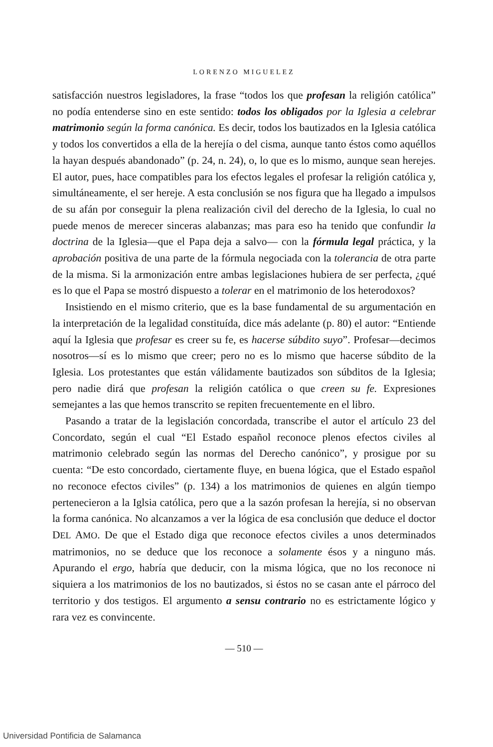LORENZO MIGUELEZ
satisfacción nuestros legisladores, la frase “todos los que profesan la religión católica” no podía entenderse sino en este sentido: todos los obligados por la Iglesia a celebrar matrimonio según la forma canónica. Es decir, todos los bautizados en la Iglesia católica y todos los convertidos a ella de la herejía o del cisma, aunque tanto éstos como aquéllos la hayan después abandonado” (p. 24, n. 24), o, lo que es lo mismo, aunque sean herejes. El autor, pues, hace compatibles para los efectos legales el profesar la religión católica y, simultáneamente, el ser hereje. A esta conclusión se nos figura que ha llegado a impulsos de su afán por conseguir la plena realización civil del derecho de la Iglesia, lo cual no puede menos de merecer sinceras alabanzas; mas para eso ha tenido que confundir la doctrina de la Iglesia—que el Papa deja a salvo— con la fórmula legal práctica, y la aprobación positiva de una parte de la fórmula negociada con la tolerancia de otra parte de la misma. Si la armonización entre ambas legislaciones hubiera de ser perfecta, ¿qué es lo que el Papa se mostró dispuesto a tolerar en el matrimonio de los heterodoxos?
Insistiendo en el mismo criterio, que es la base fundamental de su argumentación en la interpretación de la legalidad constituída, dice más adelante (p. 80) el autor: “Entiende aquí la Iglesia que profesar es creer su fe, es hacerse súbdito suyo”. Profesar—decimos nosotros—sí es lo mismo que creer; pero no es lo mismo que hacerse súbdito de la Iglesia. Los protestantes que están válidamente bautizados son súbditos de la Iglesia; pero nadie dirá que profesan la religión católica o que creen su fe. Expresiones semejantes a las que hemos transcrito se repiten frecuentemente en el libro.
Pasando a tratar de la legislación concordada, transcribe el autor el artículo 23 del Concordato, según el cual “El Estado español reconoce plenos efectos civiles al matrimonio celebrado según las normas del Derecho canónico”, y prosigue por su cuenta: “De esto concordado, ciertamente fluye, en buena lógica, que el Estado español no reconoce efectos civiles” (p. 134) a los matrimonios de quienes en algún tiempo pertenecieron a la Iglsia católica, pero que a la sazón profesan la herejía, si no observan la forma canónica. No alcanzamos a ver la lógica de esa conclusión que deduce el doctor DEL AMO. De que el Estado diga que reconoce efectos civiles a unos determinados matrimonios, no se deduce que los reconoce a solamente ésos y a ninguno más. Apurando el ergo, habría que deducir, con la misma lógica, que no los reconoce ni siquiera a los matrimonios de los no bautizados, si éstos no se casan ante el párroco del territorio y dos testigos. El argumento a sensu contrario no es estrictamente lógico y rara vez es convincente.
— 510 —
Universidad Pontificia de Salamanca